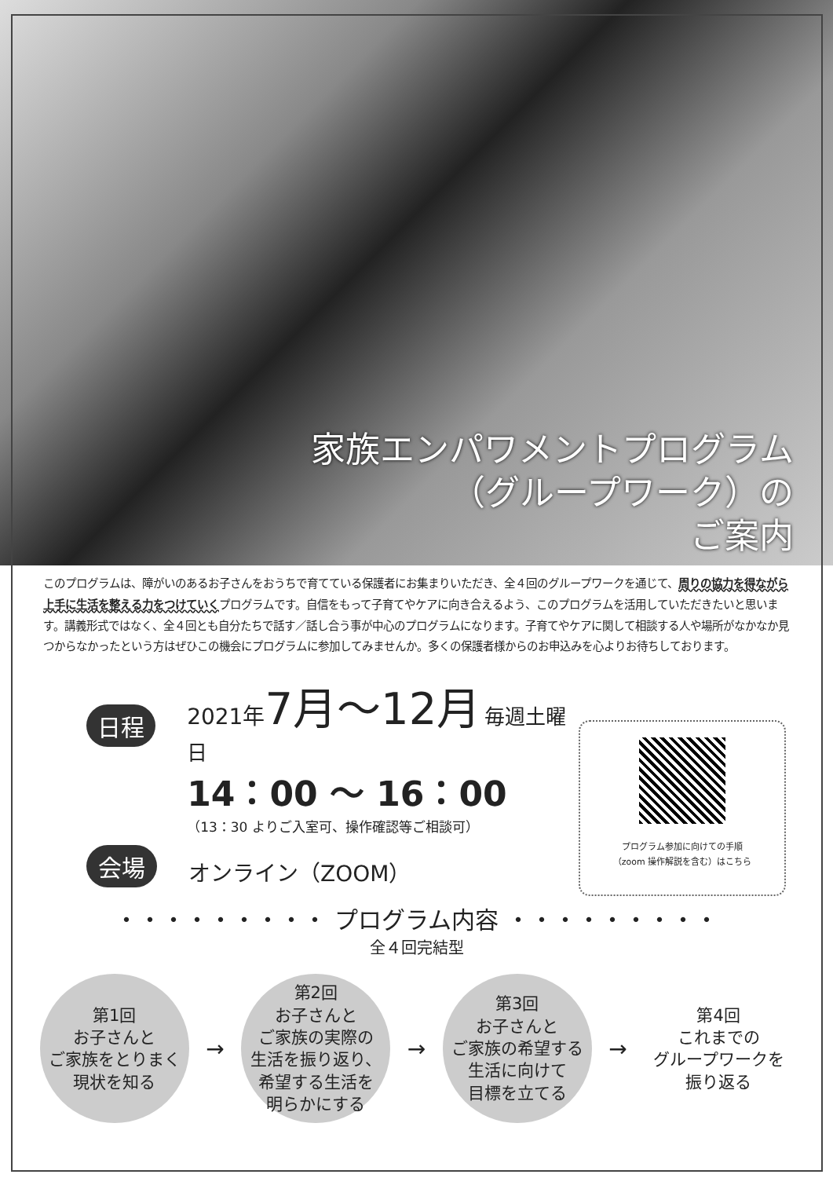家族エンパワメントプログラム
（グループワーク）の
ご案内
このプログラムは、障がいのあるお子さんをおうちで育てている保護者にお集まりいただき、全４回のグループワークを通じて、周りの協力を得ながら上手に生活を整える力をつけていくプログラムです。自信をもって子育てやケアに向き合えるよう、このプログラムを活用していただきたいと思います。講義形式ではなく、全４回とも自分たちで話す／話し合う事が中心のプログラムになります。子育てやケアに関して相談する人や場所がなかなか見つからなかったという方はぜひこの機会にプログラムに参加してみませんか。多くの保護者様からのお申込みを心よりお待ちしております。
日程
2021年 7月～12月 毎週土曜日
14：00 ～ 16：00
（13：30 よりご入室可、操作確認等ご相談可）
会場 オンライン（ZOOM）
プログラム参加に向けての手順
（zoom 操作解説を含む）はこちら
・・・・・・・・・ プログラム内容 ・・・・・・・・・
全４回完結型
第1回
お子さんと
ご家族をとりまく
現状を知る
→
第2回
お子さんと
ご家族の実際の
生活を振り返り、
希望する生活を
明らかにする
→
第3回
お子さんと
ご家族の希望する
生活に向けて
目標を立てる
→
第4回
これまでの
グループワークを
振り返る